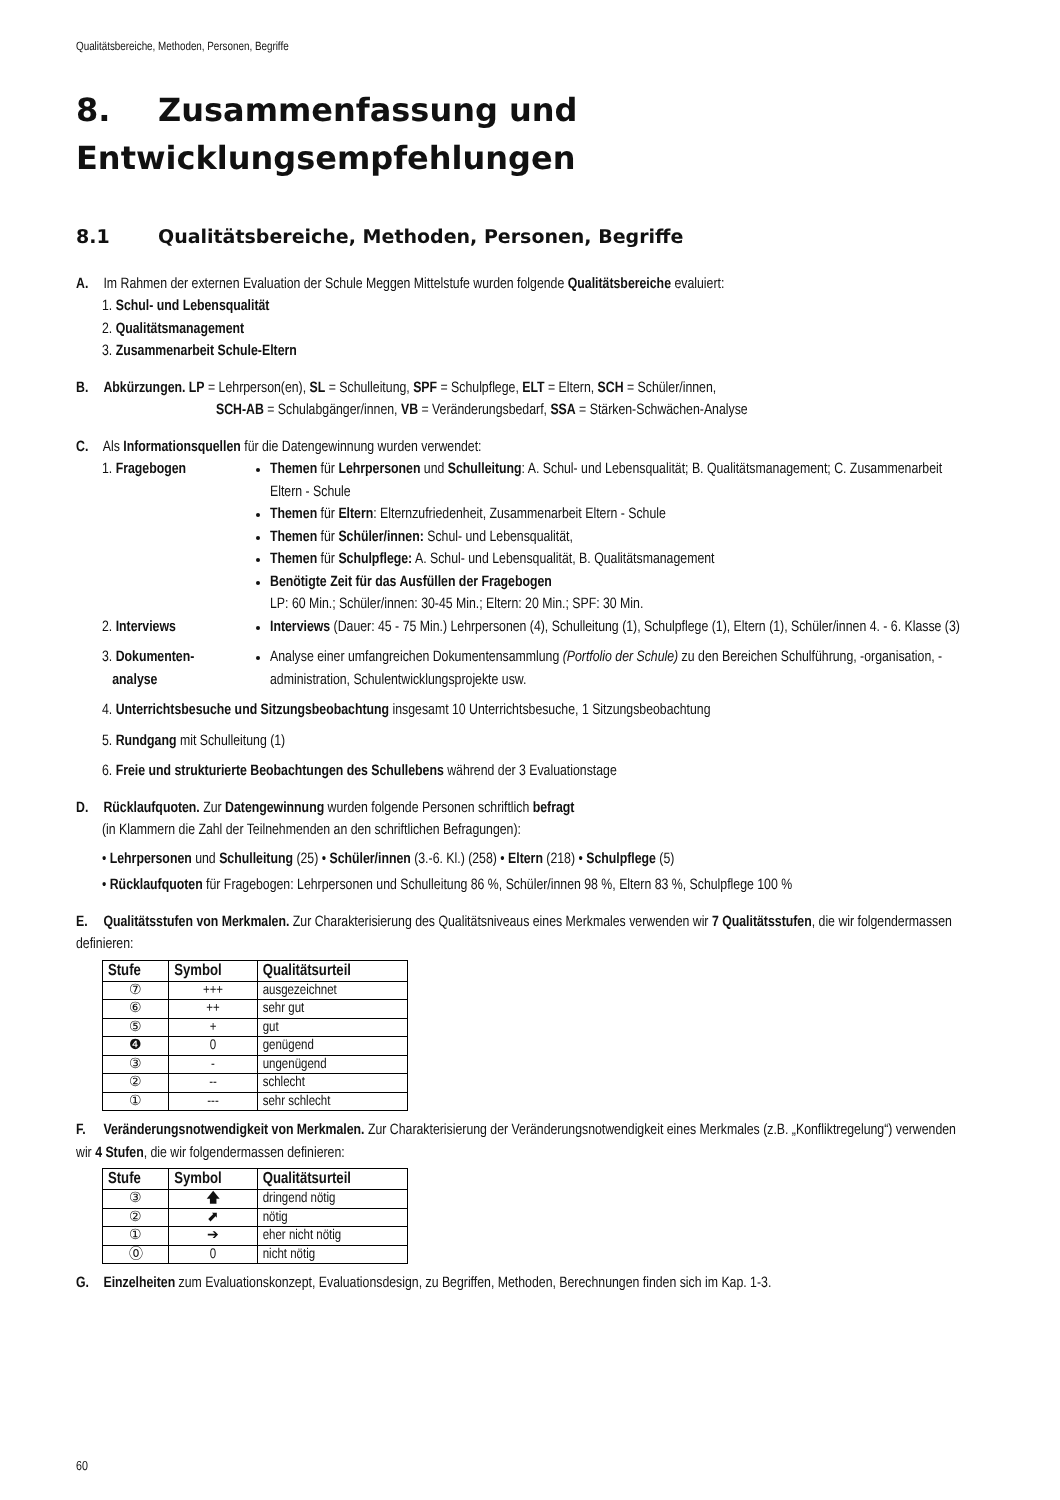Qualitätsbereiche, Methoden, Personen, Begriffe
8. Zusammenfassung und Entwicklungsempfehlungen
8.1 Qualitätsbereiche, Methoden, Personen, Begriffe
A. Im Rahmen der externen Evaluation der Schule Meggen Mittelstufe wurden folgende Qualitätsbereiche evaluiert:
1. Schul- und Lebensqualität
2. Qualitätsmanagement
3. Zusammenarbeit Schule-Eltern
B. Abkürzungen. LP = Lehrperson(en), SL = Schulleitung, SPF = Schulpflege, ELT = Eltern, SCH = Schüler/innen,
SCH-AB = Schulabgänger/innen, VB = Veränderungsbedarf, SSA = Stärken-Schwächen-Analyse
C. Als Informationsquellen für die Datengewinnung wurden verwendet:
1. Fragebogen Themen für Lehrpersonen und Schulleitung: A. Schul- und Lebensqualität; B. Qualitätsmanagement; C. Zusammenarbeit Eltern - Schule
Themen für Eltern: Elternzufriedenheit, Zusammenarbeit Eltern - Schule
Themen für Schüler/innen: Schul- und Lebensqualität,
Themen für Schulpflege: A. Schul- und Lebensqualität, B. Qualitätsmanagement
Benötigte Zeit für das Ausfüllen der Fragebogen
LP: 60 Min.; Schüler/innen: 30-45 Min.; Eltern: 20 Min.; SPF: 30 Min.
2. Interviews Interviews (Dauer: 45 - 75 Min.) Lehrpersonen (4), Schulleitung (1), Schulpflege (1), Eltern (1), Schüler/innen 4. - 6. Klasse (3)
3. Dokumenten-
analyse
Analyse einer umfangreichen Dokumentensammlung (Portfolio der Schule) zu den Bereichen Schulführung, -organisation, -administration, Schulentwicklungsprojekte usw.
4. Unterrichtsbesuche und Sitzungsbeobachtung insgesamt 10 Unterrichtsbesuche, 1 Sitzungsbeobachtung
5. Rundgang mit Schulleitung (1)
6. Freie und strukturierte Beobachtungen des Schullebens während der 3 Evaluationstage
D. Rücklaufquoten. Zur Datengewinnung wurden folgende Personen schriftlich befragt
(in Klammern die Zahl der Teilnehmenden an den schriftlichen Befragungen):
• Lehrpersonen und Schulleitung (25) • Schüler/innen (3.-6. Kl.) (258) • Eltern (218) • Schulpflege (5)
• Rücklaufquoten für Fragebogen: Lehrpersonen und Schulleitung 86 %, Schüler/innen 98 %, Eltern 83 %, Schulpflege 100 %
E. Qualitätsstufen von Merkmalen. Zur Charakterisierung des Qualitätsniveaus eines Merkmales verwenden wir 7 Qualitätsstufen, die wir folgendermassen definieren:
| Stufe | Symbol | Qualitätsurteil |
| --- | --- | --- |
| ⑦ | +++ | ausgezeichnet |
| ⑥ | ++ | sehr gut |
| ⑤ | + | gut |
| ❹ | 0 | genügend |
| ③ | - | ungenügend |
| ② | -- | schlecht |
| ① | --- | sehr schlecht |
F. Veränderungsnotwendigkeit von Merkmalen. Zur Charakterisierung der Veränderungsnotwendigkeit eines Merkmales (z.B. „Konfliktregelung“) verwenden wir 4 Stufen, die wir folgendermassen definieren:
| Stufe | Symbol | Qualitätsurteil |
| --- | --- | --- |
| ③ | 🡅 | dringend nötig |
| ② | ⬈ | nötig |
| ① | ➔ | eher nicht nötig |
| ⓪ | 0 | nicht nötig |
G. Einzelheiten zum Evaluationskonzept, Evaluationsdesign, zu Begriffen, Methoden, Berechnungen finden sich im Kap. 1-3.
60